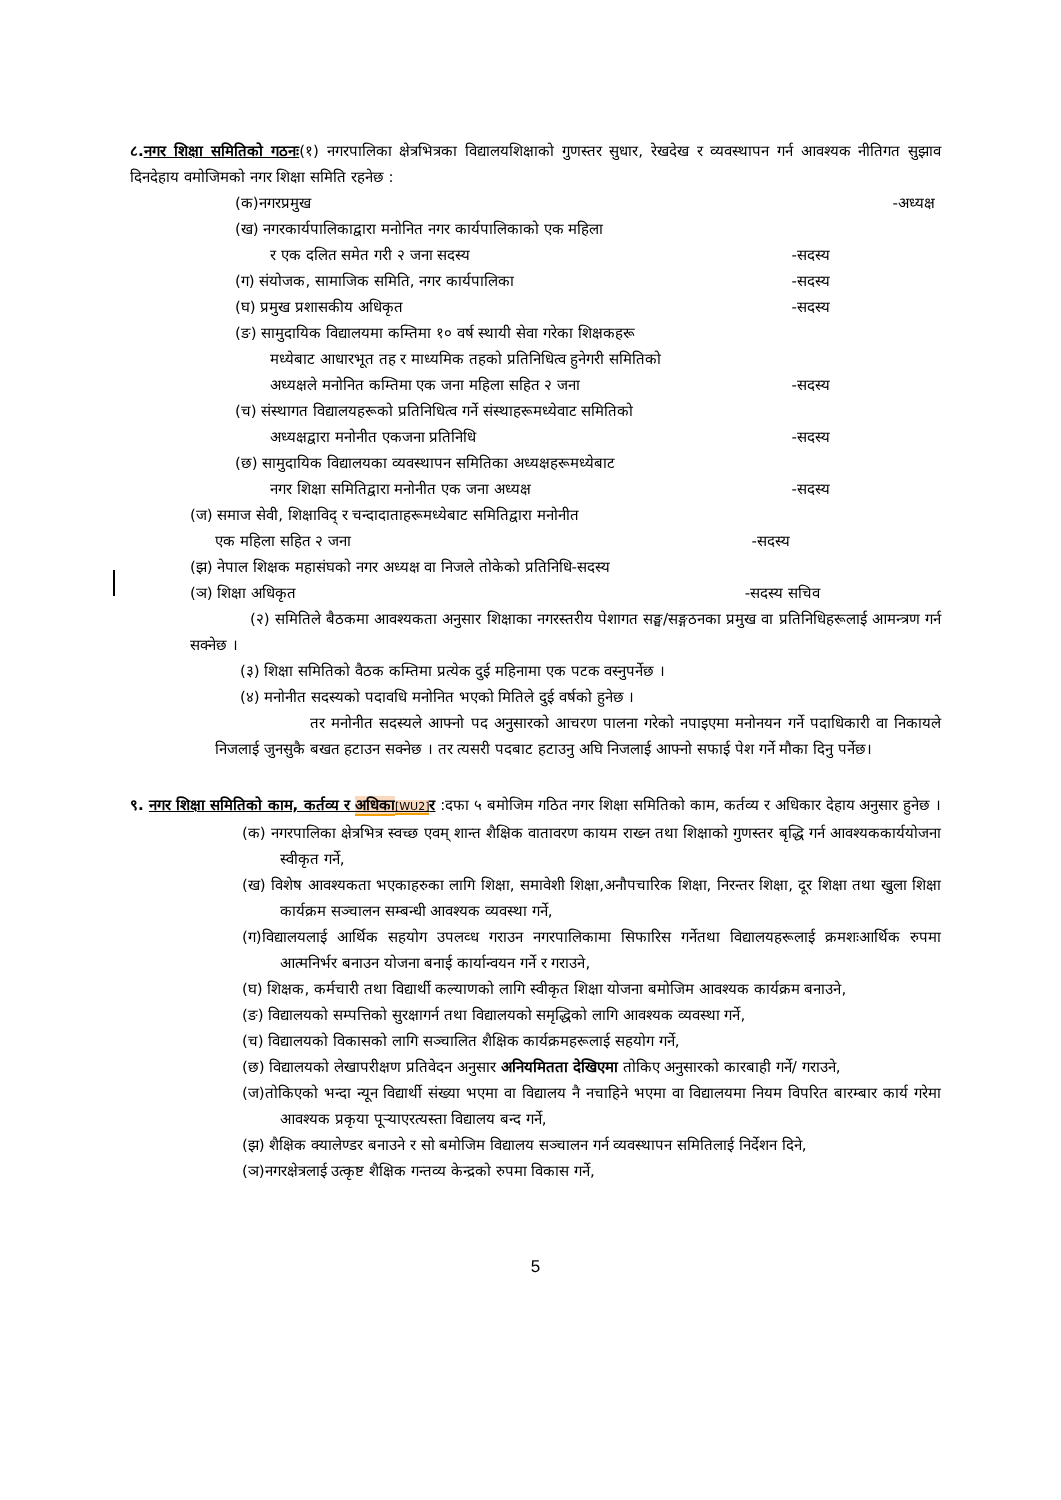८.नगर शिक्षा समितिको गठनः(१) नगरपालिका क्षेत्रभित्रका विद्यालयशिक्षाको गुणस्तर सुधार, रेखदेख र व्यवस्थापन गर्न आवश्यक नीतिगत सुझाव दिनदेहाय वमोजिमको नगर शिक्षा समिति रहनेछ :
(क)नगरप्रमुख -अध्यक्ष
(ख) नगरकार्यपालिकाद्वारा मनोनित नगर कार्यपालिकाको एक महिला
र एक दलित समेत गरी २ जना सदस्य -सदस्य
(ग) संयोजक, सामाजिक समिति, नगर कार्यपालिका -सदस्य
(घ) प्रमुख प्रशासकीय अधिकृत -सदस्य
(ङ) सामुदायिक विद्यालयमा कम्तिमा १० वर्ष स्थायी सेवा गरेका शिक्षकहरू
मध्येबाट आधारभूत तह र माध्यमिक तहको प्रतिनिधित्व हुनेगरी समितिको
अध्यक्षले मनोनित कम्तिमा एक जना महिला सहित २ जना -सदस्य
(च) संस्थागत विद्यालयहरूको प्रतिनिधित्व गर्ने संस्थाहरूमध्येवाट समितिको
अध्यक्षद्वारा मनोनीत एकजना प्रतिनिधि -सदस्य
(छ) सामुदायिक विद्यालयका व्यवस्थापन समितिका अध्यक्षहरूमध्येबाट
नगर शिक्षा समितिद्वारा मनोनीत एक जना अध्यक्ष -सदस्य
(ज) समाज सेवी, शिक्षाविद् र चन्दादाताहरूमध्येबाट समितिद्वारा मनोनीत
एक महिला सहित २ जना -सदस्य
(झ) नेपाल शिक्षक महासंघको नगर अध्यक्ष वा निजले तोकेको प्रतिनिधि-सदस्य
(ञ) शिक्षा अधिकृत -सदस्य सचिव
(२) समितिले बैठकमा आवश्यकता अनुसार शिक्षाका नगरस्तरीय पेशागत सङ्घ/सङ्गठनका प्रमुख वा प्रतिनिधिहरूलाई आमन्त्रण गर्न सक्नेछ ।
(३) शिक्षा समितिको वैठक कम्तिमा प्रत्येक दुई महिनामा एक पटक वस्नुपर्नेछ ।
(४) मनोनीत सदस्यको पदावधि मनोनित भएको मितिले दुई वर्षको हुनेछ ।
तर मनोनीत सदस्यले आफ्नो पद अनुसारको आचरण पालना गरेको नपाइएमा मनोनयन गर्ने पदाधिकारी वा निकायले निजलाई जुनसुकै बखत हटाउन सक्नेछ । तर त्यसरी पदबाट हटाउनु अघि निजलाई आफ्नो सफाई पेश गर्ने मौका दिनु पर्नेछ।
९. नगर शिक्षा समितिको काम, कर्तव्य र अधिका[WU2] र :दफा ५ बमोजिम गठित नगर शिक्षा समितिको काम, कर्तव्य र अधिकार देहाय अनुसार हुनेछ ।
(क) नगरपालिका क्षेत्रभित्र स्वच्छ एवम् शान्त शैक्षिक वातावरण कायम राख्न तथा शिक्षाको गुणस्तर बृद्धि गर्न आवश्यककार्ययोजना स्वीकृत गर्ने,
(ख) विशेष आवश्यकता भएकाहरुका लागि शिक्षा, समावेशी शिक्षा,अनौपचारिक शिक्षा, निरन्तर शिक्षा, दूर शिक्षा तथा खुला शिक्षा कार्यक्रम सञ्चालन सम्बन्धी आवश्यक व्यवस्था गर्ने,
(ग)विद्यालयलाई आर्थिक सहयोग उपलव्ध गराउन नगरपालिकामा सिफारिस गर्नेतथा विद्यालयहरूलाई क्रमशःआर्थिक रुपमा आत्मनिर्भर बनाउन योजना बनाई कार्यान्वयन गर्ने र गराउने,
(घ) शिक्षक, कर्मचारी तथा विद्यार्थी कल्याणको लागि स्वीकृत शिक्षा योजना बमोजिम आवश्यक कार्यक्रम बनाउने,
(ङ) विद्यालयको सम्पत्तिको सुरक्षागर्न तथा विद्यालयको समृद्धिको लागि आवश्यक व्यवस्था गर्ने,
(च) विद्यालयको विकासको लागि सञ्चालित शैक्षिक कार्यक्रमहरूलाई सहयोग गर्ने,
(छ) विद्यालयको लेखापरीक्षण प्रतिवेदन अनुसार अनियमितता देखिएमा तोकिए अनुसारको कारबाही गर्ने/ गराउने,
(ज)तोकिएको भन्दा न्यून विद्यार्थी संख्या भएमा वा विद्यालय नै नचाहिने भएमा वा विद्यालयमा नियम विपरित बारम्बार कार्य गरेमा आवश्यक प्रकृया पूर्‍याएरत्यस्ता विद्यालय बन्द गर्ने,
(झ) शैक्षिक क्यालेण्डर बनाउने र सो बमोजिम विद्यालय सञ्चालन गर्न व्यवस्थापन समितिलाई निर्देशन दिने,
(ञ)नगरक्षेत्रलाई उत्कृष्ट शैक्षिक गन्तव्य केन्द्रको रुपमा विकास गर्ने,
5